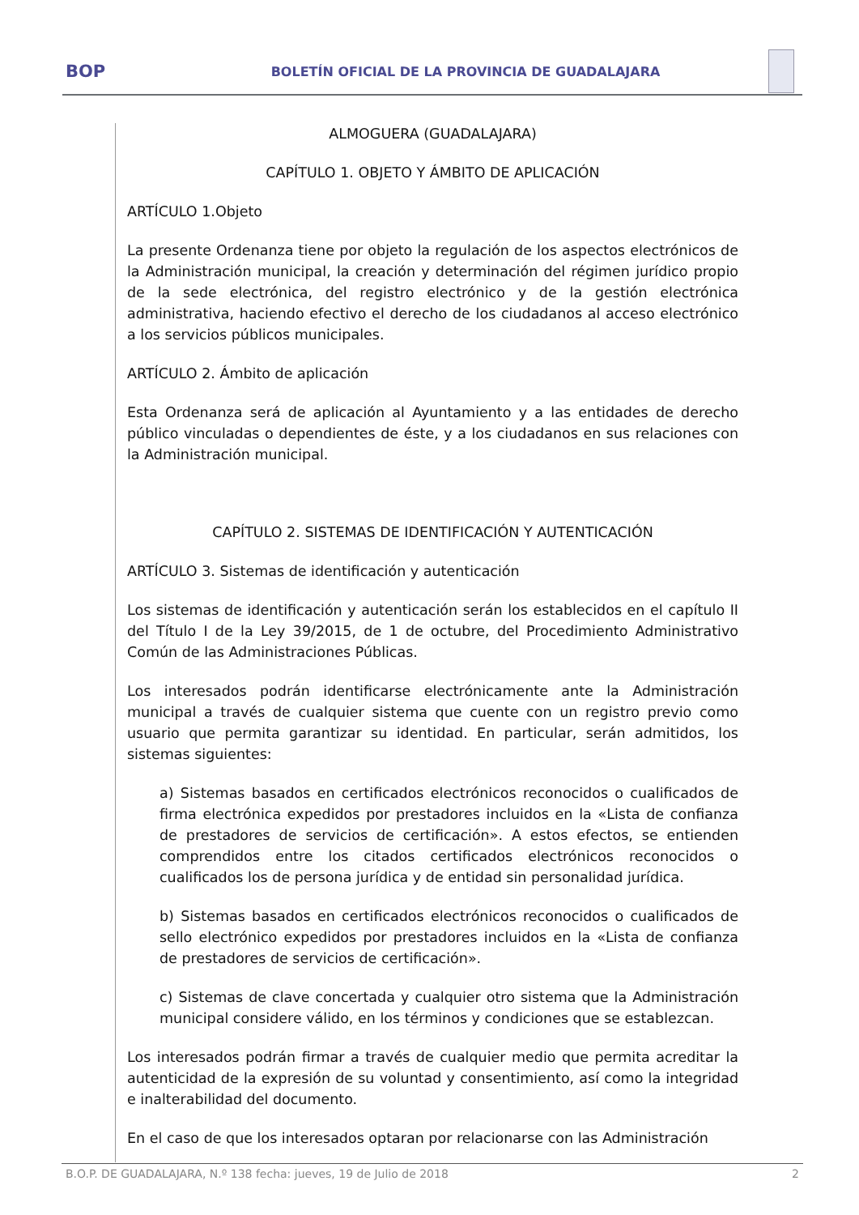BOP
BOLETÍN OFICIAL DE LA PROVINCIA DE GUADALAJARA
ALMOGUERA (GUADALAJARA)
CAPÍTULO 1. OBJETO Y ÁMBITO DE APLICACIÓN
ARTÍCULO 1.Objeto
La presente Ordenanza tiene por objeto la regulación de los aspectos electrónicos de la Administración municipal, la creación y determinación del régimen jurídico propio de la sede electrónica, del registro electrónico y de la gestión electrónica administrativa, haciendo efectivo el derecho de los ciudadanos al acceso electrónico a los servicios públicos municipales.
ARTÍCULO 2. Ámbito de aplicación
Esta Ordenanza será de aplicación al Ayuntamiento y a las entidades de derecho público vinculadas o dependientes de éste, y a los ciudadanos en sus relaciones con la Administración municipal.
CAPÍTULO 2. SISTEMAS DE IDENTIFICACIÓN Y AUTENTICACIÓN
ARTÍCULO 3. Sistemas de identificación y autenticación
Los sistemas de identificación y autenticación serán los establecidos en el capítulo II del Título I de la Ley 39/2015, de 1 de octubre, del Procedimiento Administrativo Común de las Administraciones Públicas.
Los interesados podrán identificarse electrónicamente ante la Administración municipal a través de cualquier sistema que cuente con un registro previo como usuario que permita garantizar su identidad. En particular, serán admitidos, los sistemas siguientes:
a) Sistemas basados en certificados electrónicos reconocidos o cualificados de firma electrónica expedidos por prestadores incluidos en la «Lista de confianza de prestadores de servicios de certificación». A estos efectos, se entienden comprendidos entre los citados certificados electrónicos reconocidos o cualificados los de persona jurídica y de entidad sin personalidad jurídica.
b) Sistemas basados en certificados electrónicos reconocidos o cualificados de sello electrónico expedidos por prestadores incluidos en la «Lista de confianza de prestadores de servicios de certificación».
c) Sistemas de clave concertada y cualquier otro sistema que la Administración municipal considere válido, en los términos y condiciones que se establezcan.
Los interesados podrán firmar a través de cualquier medio que permita acreditar la autenticidad de la expresión de su voluntad y consentimiento, así como la integridad e inalterabilidad del documento.
En el caso de que los interesados optaran por relacionarse con las Administración
B.O.P. DE GUADALAJARA, N.º 138 fecha: jueves, 19 de Julio de 2018 2